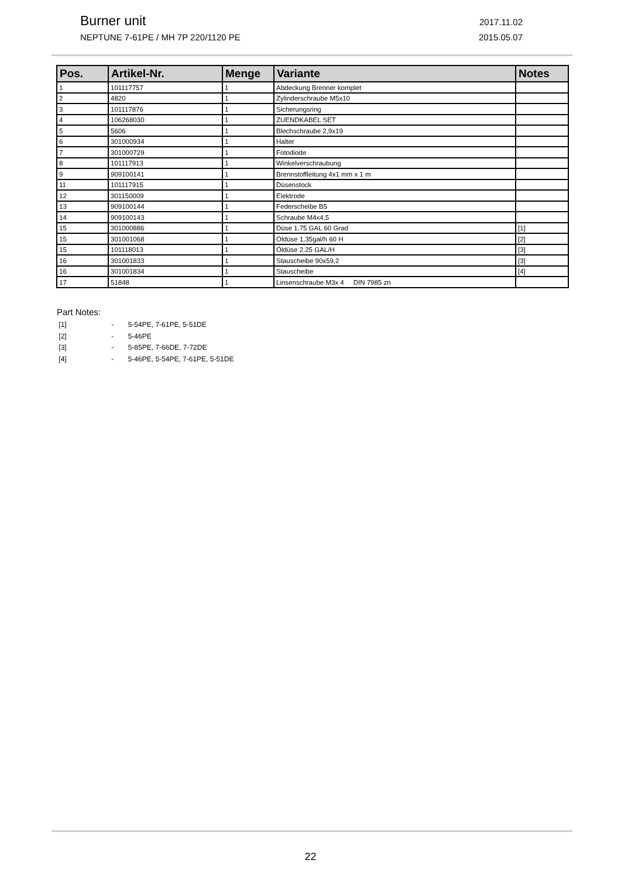Burner unit 2017.11.02
NEPTUNE 7-61PE / MH 7P 220/1120 PE 2015.05.07
| Pos. | Artikel-Nr. | Menge | Variante | Notes |
| --- | --- | --- | --- | --- |
| 1 | 101117757 | 1 | Abdeckung Brenner komplet | |
| 2 | 4820 | 1 | Zylinderschraube M5x10 | |
| 3 | 101117876 | 1 | Sicherungsring | |
| 4 | 106268030 | 1 | ZUENDKABEL SET | |
| 5 | 5606 | 1 | Blechschraube 2,9x19 | |
| 6 | 301000934 | 1 | Halter | |
| 7 | 301000729 | 1 | Fotodiode | |
| 8 | 101117913 | 1 | Winkelverschraubung | |
| 9 | 909100141 | 1 | Brennstoffleitung 4x1 mm x 1 m | |
| 11 | 101117915 | 1 | Düsenstock | |
| 12 | 301150009 | 1 | Elektrode | |
| 13 | 909100144 | 1 | Federscheibe B5 | |
| 14 | 909100143 | 1 | Schraube M4x4,5 | |
| 15 | 301000886 | 1 | Düse 1.75 GAL 60 Grad | [1] |
| 15 | 301001068 | 1 | Öldüse 1,35gal/h 60 H | [2] |
| 15 | 101118013 | 1 | Öldüse 2.25 GAL/H | [3] |
| 16 | 301001833 | 1 | Stauscheibe 90x59,2 | [3] |
| 16 | 301001834 | 1 | Stauscheibe | [4] |
| 17 | 51848 | 1 | Linsenschraube M3x 4 DIN 7985 zn | |
Part Notes:
[1] - 5-54PE, 7-61PE, 5-51DE
[2] - 5-46PE
[3] - 5-85PE, 7-66DE, 7-72DE
[4] - 5-46PE, 5-54PE, 7-61PE, 5-51DE
22